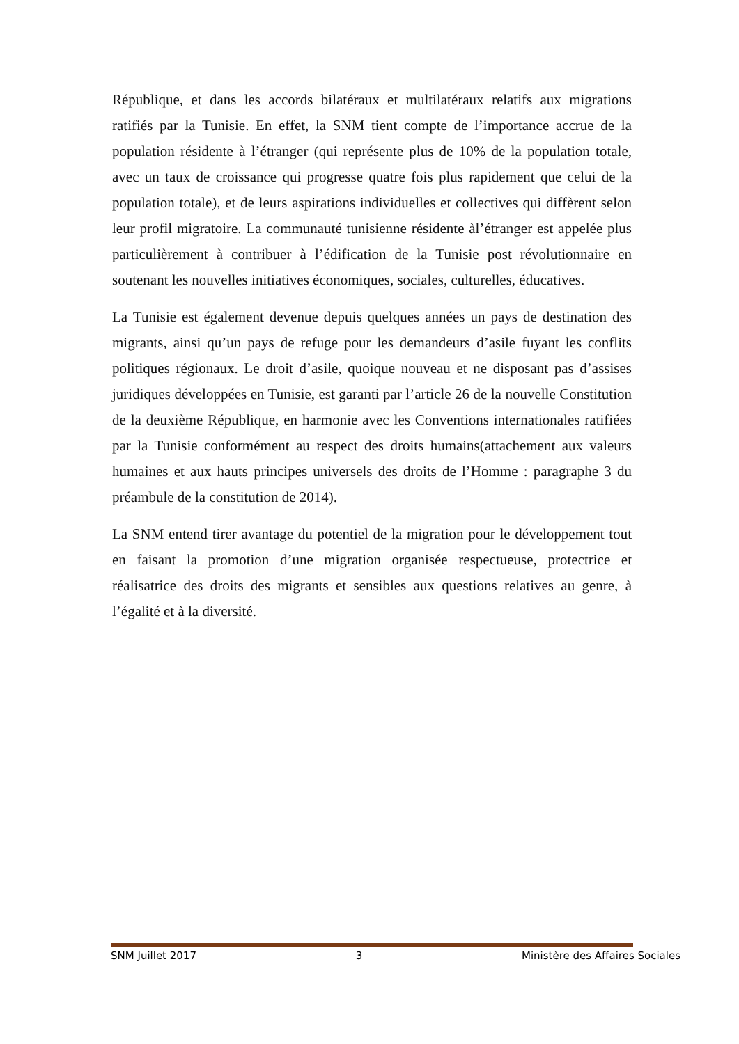République, et dans les accords bilatéraux et multilatéraux relatifs aux migrations ratifiés par la Tunisie. En effet, la SNM tient compte de l’importance accrue de la population résidente à l’étranger (qui représente plus de 10% de la population totale, avec un taux de croissance qui progresse quatre fois plus rapidement que celui de la population totale), et de leurs aspirations individuelles et collectives qui diffèrent selon leur profil migratoire. La communauté tunisienne résidente àl’étranger est appelée plus particulièrement à contribuer à l’édification de la Tunisie post révolutionnaire en soutenant les nouvelles initiatives économiques, sociales, culturelles, éducatives.
La Tunisie est également devenue depuis quelques années un pays de destination des migrants, ainsi qu’un pays de refuge pour les demandeurs d’asile fuyant les conflits politiques régionaux. Le droit d’asile, quoique nouveau et ne disposant pas d’assises juridiques développées en Tunisie, est garanti par l’article 26 de la nouvelle Constitution de la deuxième République, en harmonie avec les Conventions internationales ratifiées par la Tunisie conformément au respect des droits humains(attachement aux valeurs humaines et aux hauts principes universels des droits de l’Homme : paragraphe 3 du préambule de la constitution de 2014).
La SNM entend tirer avantage du potentiel de la migration pour le développement tout en faisant la promotion d’une migration organisée respectueuse, protectrice et réalisatrice des droits des migrants et sensibles aux questions relatives au genre, à l’égalité et à la diversité.
SNM Juillet 2017 3 Ministère des Affaires Sociales